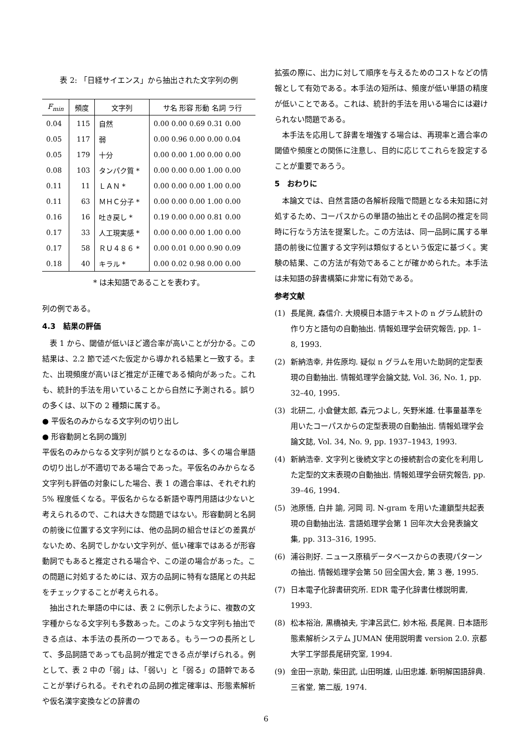表 2: 「日経サイエンス」から抽出された文字列の例
| F<sub>min</sub> | 頻度 | 文字列 | サ名 形容 形動 名詞 ラ行 |
| --- | --- | --- | --- |
| 0.04 | 115 | 自然 | 0.00 0.00 0.69 0.31 0.00 |
| 0.05 | 117 | 弱 | 0.00 0.96 0.00 0.00 0.04 |
| 0.05 | 179 | 十分 | 0.00 0.00 1.00 0.00 0.00 |
| 0.08 | 103 | タンパク質 * | 0.00 0.00 0.00 1.00 0.00 |
| 0.11 | 11 | ＬＡＮ * | 0.00 0.00 0.00 1.00 0.00 |
| 0.11 | 63 | ＭＨＣ分子 * | 0.00 0.00 0.00 1.00 0.00 |
| 0.16 | 16 | 吐き戻し * | 0.19 0.00 0.00 0.81 0.00 |
| 0.17 | 33 | 人工現実感 * | 0.00 0.00 0.00 1.00 0.00 |
| 0.17 | 58 | ＲＵ４８６ * | 0.00 0.01 0.00 0.90 0.09 |
| 0.18 | 40 | キラル * | 0.00 0.02 0.98 0.00 0.00 |
* は未知語であることを表わす。
列の例である。
4.3　結果の評価
表 1 から、閾値が低いほど適合率が高いことが分かる。この結果は、2.2 節で述べた仮定から導かれる結果と一致する。また、出現頻度が高いほど推定が正確である傾向があった。これも、統計的手法を用いていることから自然に予測される。誤りの多くは、以下の 2 種類に属する。
● 平仮名のみからなる文字列の切り出し
● 形容動詞と名詞の識別
平仮名のみからなる文字列が誤りとなるのは、多くの場合単語の切り出しが不適切である場合であった。平仮名のみからなる文字列も評価の対象にした場合、表 1 の適合率は、それぞれ約5% 程度低くなる。平仮名からなる新語や専門用語は少ないと考えられるので、これは大きな問題ではない。形容動詞と名詞の前後に位置する文字列には、他の品詞の組合せほどの差異がないため、名詞でしかない文字列が、低い確率ではあるが形容動詞でもあると推定される場合や、この逆の場合があった。この問題に対処するためには、双方の品詞に特有な語尾との共起をチェックすることが考えられる。
抽出された単語の中には、表 2 に例示したように、複数の文字種からなる文字列も多数あった。このような文字列も抽出できる点は、本手法の長所の一つである。もう一つの長所として、多品詞語であっても品詞が推定できる点が挙げられる。例として、表 2 中の「弱」は、「弱い」と「弱る」の語幹であることが挙げられる。それぞれの品詞の推定確率は、形態素解析や仮名漢字変換などの辞書の
拡張の際に、出力に対して順序を与えるためのコストなどの情報として有効である。本手法の短所は、頻度が低い単語の精度が低いことである。これは、統計的手法を用いる場合には避けられない問題である。
本手法を応用して辞書を増強する場合は、再現率と適合率の閾値や頻度との関係に注意し、目的に応じてこれらを設定することが重要であろう。
5　おわりに
本論文では、自然言語の各解析段階で問題となる未知語に対処するため、コーパスからの単語の抽出とその品詞の推定を同時に行なう方法を提案した。この方法は、同一品詞に属する単語の前後に位置する文字列は類似するという仮定に基づく。実験の結果、この方法が有効であることが確かめられた。本手法は未知語の辞書構築に非常に有効である。
参考文献
(1) 長尾眞, 森信介. 大規模日本語テキストの n グラム統計の作り方と語句の自動抽出. 情報処理学会研究報告, pp. 1–8, 1993.
(2) 新納浩幸, 井佐原均. 疑似 n グラムを用いた助詞的定型表現の自動抽出. 情報処理学会論文誌, Vol. 36, No. 1, pp. 32–40, 1995.
(3) 北研二, 小倉健太郎, 森元つよし, 矢野米雄. 仕事量基準を用いたコーパスからの定型表現の自動抽出. 情報処理学会論文誌, Vol. 34, No. 9, pp. 1937–1943, 1993.
(4) 新納浩幸. 文字列と後続文字との接続割合の変化を利用した定型的文末表現の自動抽出. 情報処理学会研究報告, pp. 39–46, 1994.
(5) 池原悟, 白井 諭, 河岡 司. N-gram を用いた連鎖型共起表現の自動抽出法. 言語処理学会第 1 回年次大会発表論文集, pp. 313–316, 1995.
(6) 浦谷則好. ニュース原稿データベースからの表現パターンの抽出. 情報処理学会第 50 回全国大会, 第 3 巻, 1995.
(7) 日本電子化辞書研究所. EDR 電子化辞書仕様説明書, 1993.
(8) 松本裕治, 黒橋禎夫, 宇津呂武仁, 妙木裕, 長尾眞. 日本語形態素解析システム JUMAN 使用説明書 version 2.0. 京都大学工学部長尾研究室, 1994.
(9) 金田一京助, 柴田武, 山田明雄, 山田忠雄. 新明解国語辞典. 三省堂, 第二版, 1974.
6